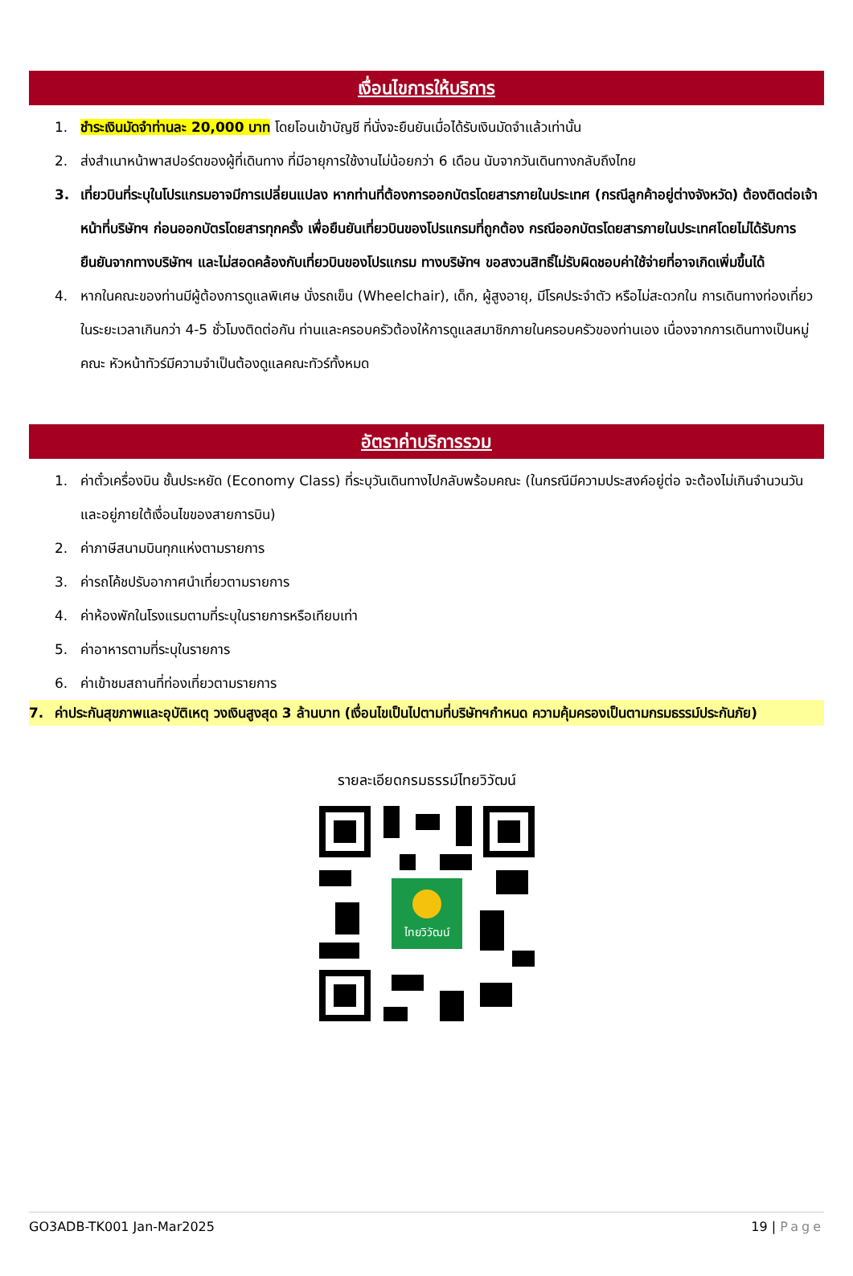เงื่อนไขการให้บริการ
1. ชำระเงินมัดจำท่านละ 20,000 บาท โดยโอนเข้าบัญชี ที่นั่งจะยืนยันเมื่อได้รับเงินมัดจำแล้วเท่านั้น
2. ส่งสำเนาหน้าพาสปอร์ตของผู้ที่เดินทาง ที่มีอายุการใช้งานไม่น้อยกว่า 6 เดือน นับจากวันเดินทางกลับถึงไทย
3. เที่ยวบินที่ระบุในโปรแกรมอาจมีการเปลี่ยนแปลง หากท่านที่ต้องการออกบัตรโดยสารภายในประเทศ (กรณีลูกค้าอยู่ต่างจังหวัด) ต้องติดต่อเจ้าหน้าที่บริษัทฯ ก่อนออกบัตรโดยสารทุกครั้ง เพื่อยืนยันเที่ยวบินของโปรแกรมที่ถูกต้อง กรณีออกบัตรโดยสารภายในประเทศโดยไม่ได้รับการยืนยันจากทางบริษัทฯ และไม่สอดคล้องกับเที่ยวบินของโปรแกรม ทางบริษัทฯ ขอสงวนสิทธิ์ไม่รับผิดชอบค่าใช้จ่ายที่อาจเกิดเพิ่มขึ้นได้
4. หากในคณะของท่านมีผู้ต้องการดูแลพิเศษ นั่งรถเข็น (Wheelchair), เด็ก, ผู้สูงอายุ, มีโรคประจำตัว หรือไม่สะดวกใน การเดินทางท่องเที่ยวในระยะเวลาเกินกว่า 4-5 ชั่วโมงติดต่อกัน ท่านและครอบครัวต้องให้การดูแลสมาชิกภายในครอบครัวของท่านเอง เนื่องจากการเดินทางเป็นหมู่คณะ หัวหน้าทัวร์มีความจำเป็นต้องดูแลคณะทัวร์ทั้งหมด
อัตราค่าบริการรวม
1. ค่าตั๋วเครื่องบิน ชั้นประหยัด (Economy Class) ที่ระบุวันเดินทางไปกลับพร้อมคณะ (ในกรณีมีความประสงค์อยู่ต่อ จะต้องไม่เกินจำนวนวัน และอยู่ภายใต้เงื่อนไขของสายการบิน)
2. ค่าภาษีสนามบินทุกแห่งตามรายการ
3. ค่ารถโค้ชปรับอากาศนำเที่ยวตามรายการ
4. ค่าห้องพักในโรงแรมตามที่ระบุในรายการหรือเทียบเท่า
5. ค่าอาหารตามที่ระบุในรายการ
6. ค่าเข้าชมสถานที่ท่องเที่ยวตามรายการ
7. ค่าประกันสุขภาพและอุบัติเหตุ วงเงินสูงสุด 3 ล้านบาท (เงื่อนไขเป็นไปตามที่บริษัทฯกำหนด ความคุ้มครองเป็นตามกรมธรรม์ประกันภัย)
รายละเอียดกรมธรรม์ไทยวิวัฒน์
ไทยวิวัฒน์
GO3ADB-TK001 Jan-Mar2025 19 | Page